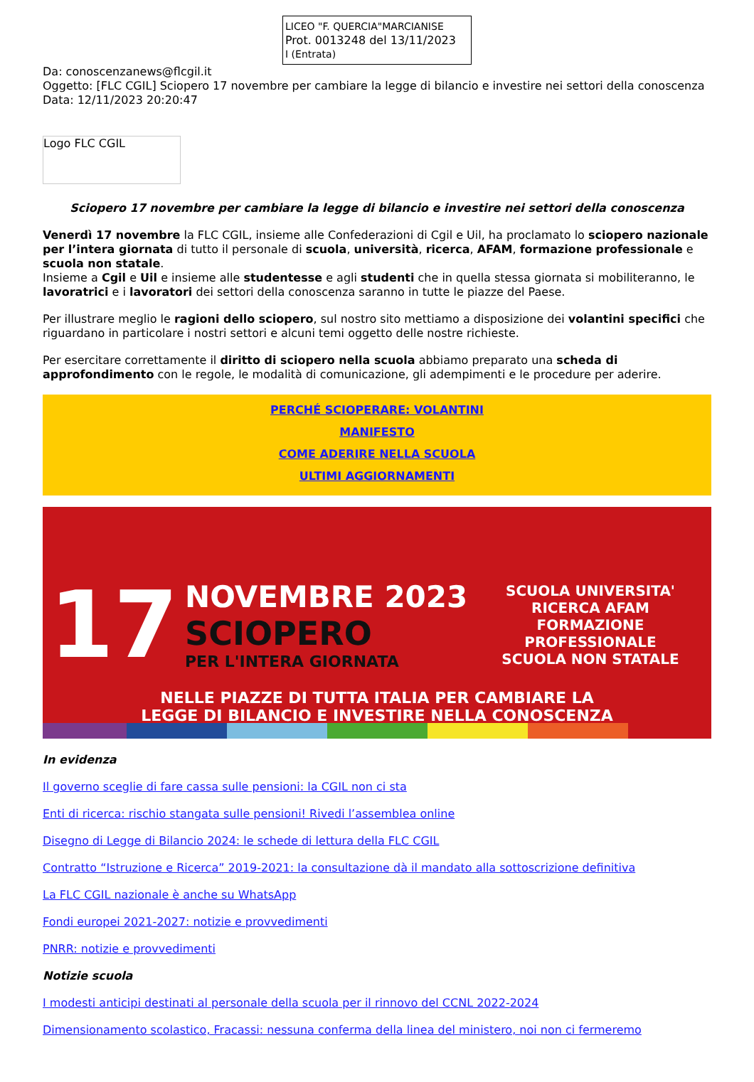LICEO "F. QUERCIA"MARCIANISE
Prot. 0013248 del 13/11/2023
I (Entrata)
Da: conoscenzanews@flcgil.it
Oggetto: [FLC CGIL] Sciopero 17 novembre per cambiare la legge di bilancio e investire nei settori della conoscenza
Data: 12/11/2023 20:20:47
Logo FLC CGIL
Sciopero 17 novembre per cambiare la legge di bilancio e investire nei settori della conoscenza
Venerdì 17 novembre la FLC CGIL, insieme alle Confederazioni di Cgil e Uil, ha proclamato lo sciopero nazionale per l’intera giornata di tutto il personale di scuola, università, ricerca, AFAM, formazione professionale e scuola non statale.
Insieme a Cgil e Uil e insieme alle studentesse e agli studenti che in quella stessa giornata si mobiliteranno, le lavoratrici e i lavoratori dei settori della conoscenza saranno in tutte le piazze del Paese.
Per illustrare meglio le ragioni dello sciopero, sul nostro sito mettiamo a disposizione dei volantini specifici che riguardano in particolare i nostri settori e alcuni temi oggetto delle nostre richieste.
Per esercitare correttamente il diritto di sciopero nella scuola abbiamo preparato una scheda di approfondimento con le regole, le modalità di comunicazione, gli adempimenti e le procedure per aderire.
PERCHÉ SCIOPERARE: VOLANTINI
MANIFESTO
COME ADERIRE NELLA SCUOLA
ULTIMI AGGIORNAMENTI
17
NOVEMBRE 2023
SCIOPERO
PER L'INTERA GIORNATA
SCUOLA UNIVERSITA'
RICERCA AFAM
FORMAZIONE PROFESSIONALE
SCUOLA NON STATALE
NELLE PIAZZE DI TUTTA ITALIA PER CAMBIARE LA
LEGGE DI BILANCIO E INVESTIRE NELLA CONOSCENZA
In evidenza
Il governo sceglie di fare cassa sulle pensioni: la CGIL non ci sta
Enti di ricerca: rischio stangata sulle pensioni! Rivedi l’assemblea online
Disegno di Legge di Bilancio 2024: le schede di lettura della FLC CGIL
Contratto “Istruzione e Ricerca” 2019-2021: la consultazione dà il mandato alla sottoscrizione definitiva
La FLC CGIL nazionale è anche su WhatsApp
Fondi europei 2021-2027: notizie e provvedimenti
PNRR: notizie e provvedimenti
Notizie scuola
I modesti anticipi destinati al personale della scuola per il rinnovo del CCNL 2022-2024
Dimensionamento scolastico, Fracassi: nessuna conferma della linea del ministero, noi non ci fermeremo